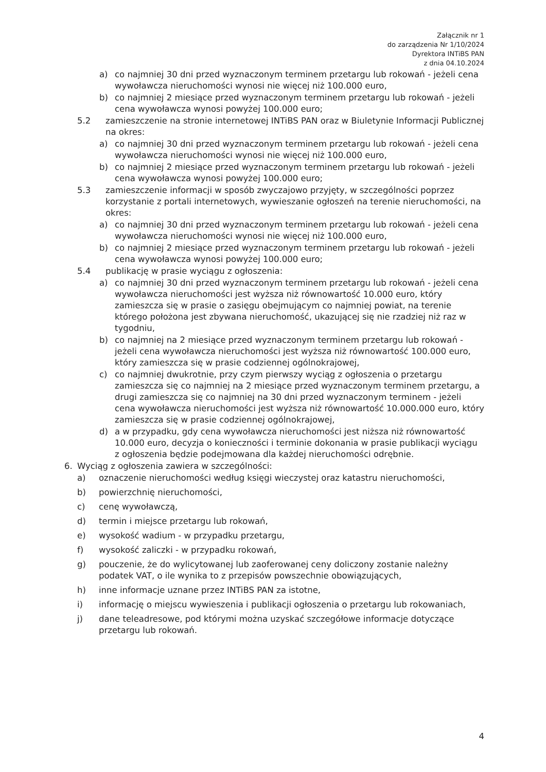Załącznik nr 1
do zarządzenia Nr 1/10/2024
Dyrektora INTiBS PAN
z dnia 04.10.2024
a) co najmniej 30 dni przed wyznaczonym terminem przetargu lub rokowań - jeżeli cena wywoławcza nieruchomości wynosi nie więcej niż 100.000 euro,
b) co najmniej 2 miesiące przed wyznaczonym terminem przetargu lub rokowań - jeżeli cena wywoławcza wynosi powyżej 100.000 euro;
5.2 zamieszczenie na stronie internetowej INTiBS PAN oraz w Biuletynie Informacji Publicznej na okres:
a) co najmniej 30 dni przed wyznaczonym terminem przetargu lub rokowań - jeżeli cena wywoławcza nieruchomości wynosi nie więcej niż 100.000 euro,
b) co najmniej 2 miesiące przed wyznaczonym terminem przetargu lub rokowań - jeżeli cena wywoławcza wynosi powyżej 100.000 euro;
5.3 zamieszczenie informacji w sposób zwyczajowo przyjęty, w szczególności poprzez korzystanie z portali internetowych, wywieszanie ogłoszeń na terenie nieruchomości, na okres:
a) co najmniej 30 dni przed wyznaczonym terminem przetargu lub rokowań - jeżeli cena wywoławcza nieruchomości wynosi nie więcej niż 100.000 euro,
b) co najmniej 2 miesiące przed wyznaczonym terminem przetargu lub rokowań - jeżeli cena wywoławcza wynosi powyżej 100.000 euro;
5.4 publikację w prasie wyciągu z ogłoszenia:
a) co najmniej 30 dni przed wyznaczonym terminem przetargu lub rokowań - jeżeli cena wywoławcza nieruchomości jest wyższa niż równowartość 10.000 euro, który zamieszcza się w prasie o zasięgu obejmującym co najmniej powiat, na terenie którego położona jest zbywana nieruchomość, ukazującej się nie rzadziej niż raz w tygodniu,
b) co najmniej na 2 miesiące przed wyznaczonym terminem przetargu lub rokowań - jeżeli cena wywoławcza nieruchomości jest wyższa niż równowartość 100.000 euro, który zamieszcza się w prasie codziennej ogólnokrajowej,
c) co najmniej dwukrotnie, przy czym pierwszy wyciąg z ogłoszenia o przetargu zamieszcza się co najmniej na 2 miesiące przed wyznaczonym terminem przetargu, a drugi zamieszcza się co najmniej na 30 dni przed wyznaczonym terminem - jeżeli cena wywoławcza nieruchomości jest wyższa niż równowartość 10.000.000 euro, który zamieszcza się w prasie codziennej ogólnokrajowej,
d) a w przypadku, gdy cena wywoławcza nieruchomości jest niższa niż równowartość 10.000 euro, decyzja o konieczności i terminie dokonania w prasie publikacji wyciągu z ogłoszenia będzie podejmowana dla każdej nieruchomości odrębnie.
6. Wyciąg z ogłoszenia zawiera w szczególności:
a) oznaczenie nieruchomości według księgi wieczystej oraz katastru nieruchomości,
b) powierzchnię nieruchomości,
c) cenę wywoławczą,
d) termin i miejsce przetargu lub rokowań,
e) wysokość wadium - w przypadku przetargu,
f) wysokość zaliczki - w przypadku rokowań,
g) pouczenie, że do wylicytowanej lub zaoferowanej ceny doliczony zostanie należny podatek VAT, o ile wynika to z przepisów powszechnie obowiązujących,
h) inne informacje uznane przez INTiBS PAN za istotne,
i) informację o miejscu wywieszenia i publikacji ogłoszenia o przetargu lub rokowaniach,
j) dane teleadresowe, pod którymi można uzyskać szczegółowe informacje dotyczące przetargu lub rokowań.
4